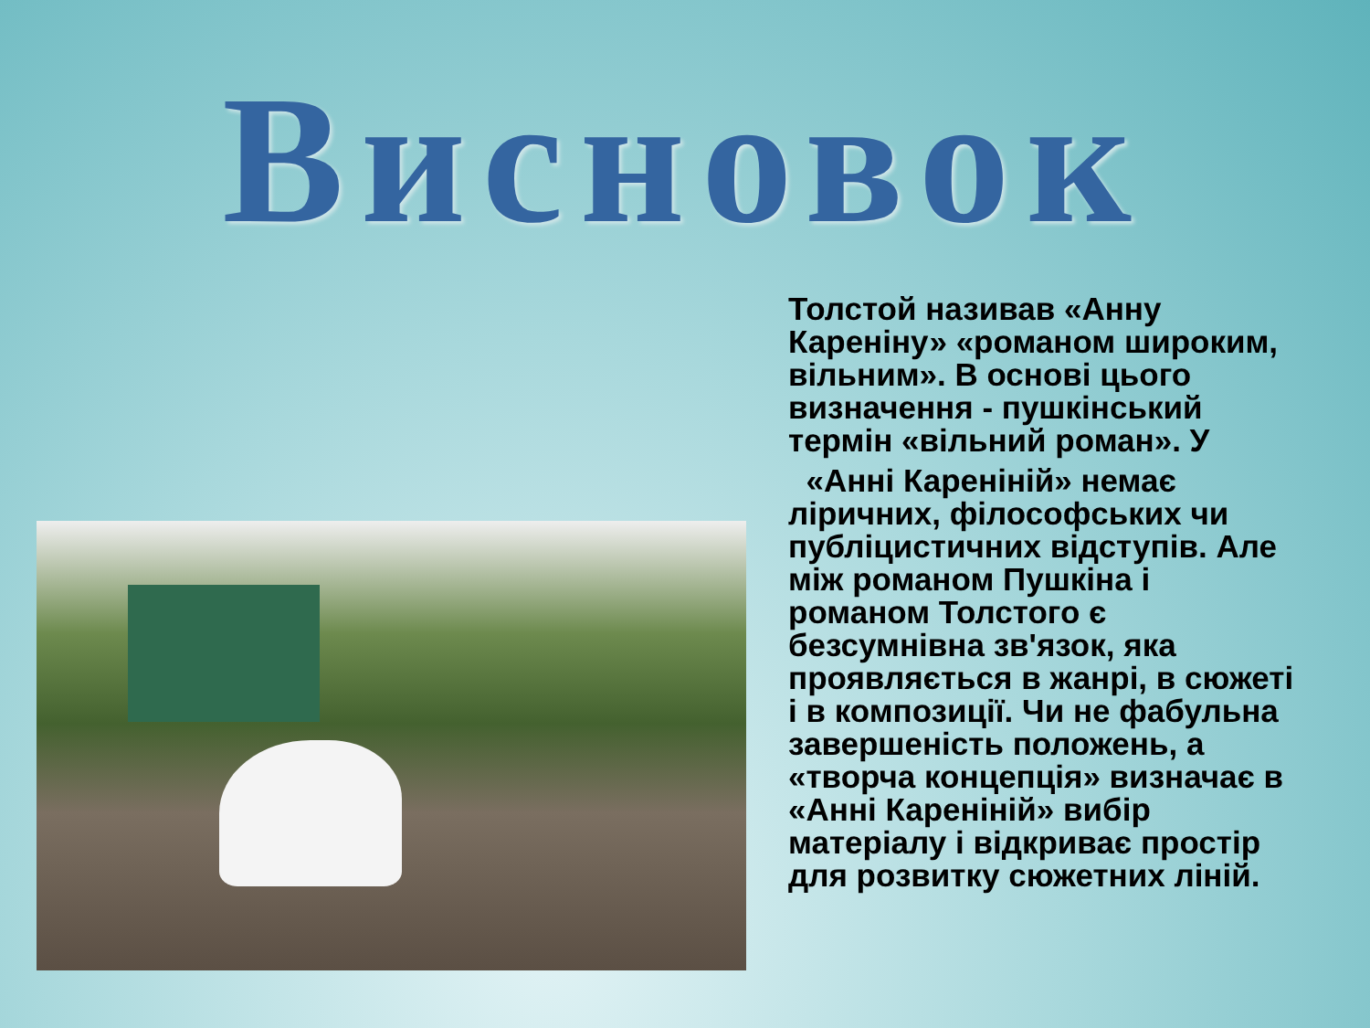Висновок
Толстой називав «Анну Кареніну» «романом широким, вільним». В основі цього визначення - пушкінський термін «вільний роман». У
«Анні Кареніній» немає ліричних, філософських чи публіцистичних відступів. Але між романом Пушкіна і романом Толстого є безсумнівна зв'язок, яка проявляється в жанрі, в сюжеті і в композиції. Чи не фабульна завершеність положень, а «творча концепція» визначає в «Анні Кареніній» вибір матеріалу і відкриває простір для розвитку сюжетних ліній.